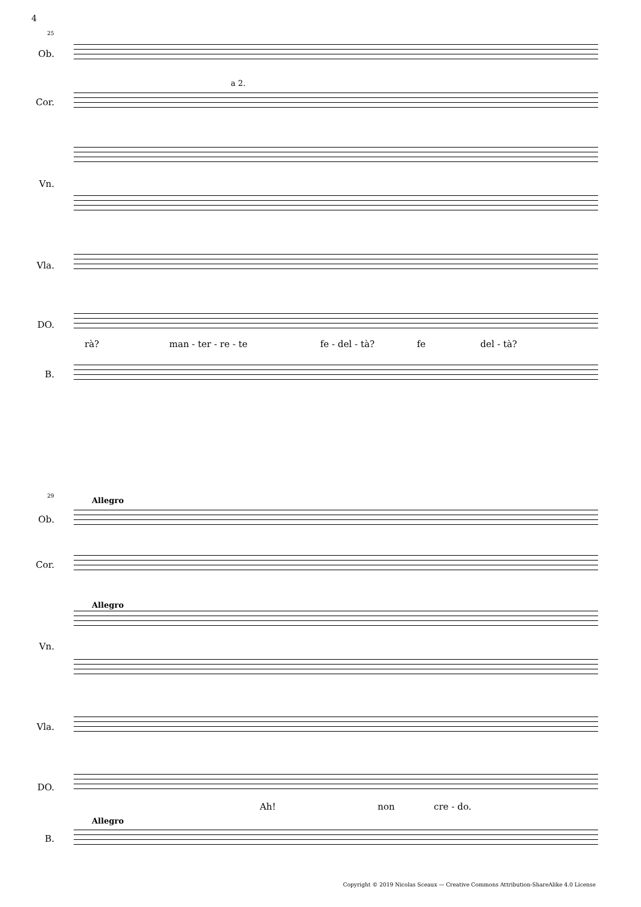4
25
Ob.
Cor.
a 2.
Vn.
Vla.
DO.
rà? man - ter - re - te fe - del - tà? fe del - tà?
B.
29 Allegro
Ob.
Cor.
Allegro
Vn.
Vla.
DO.
Ah! non cre - do.
Allegro
B.
Copyright © 2019 Nicolas Sceaux — Creative Commons Attribution-ShareAlike 4.0 License